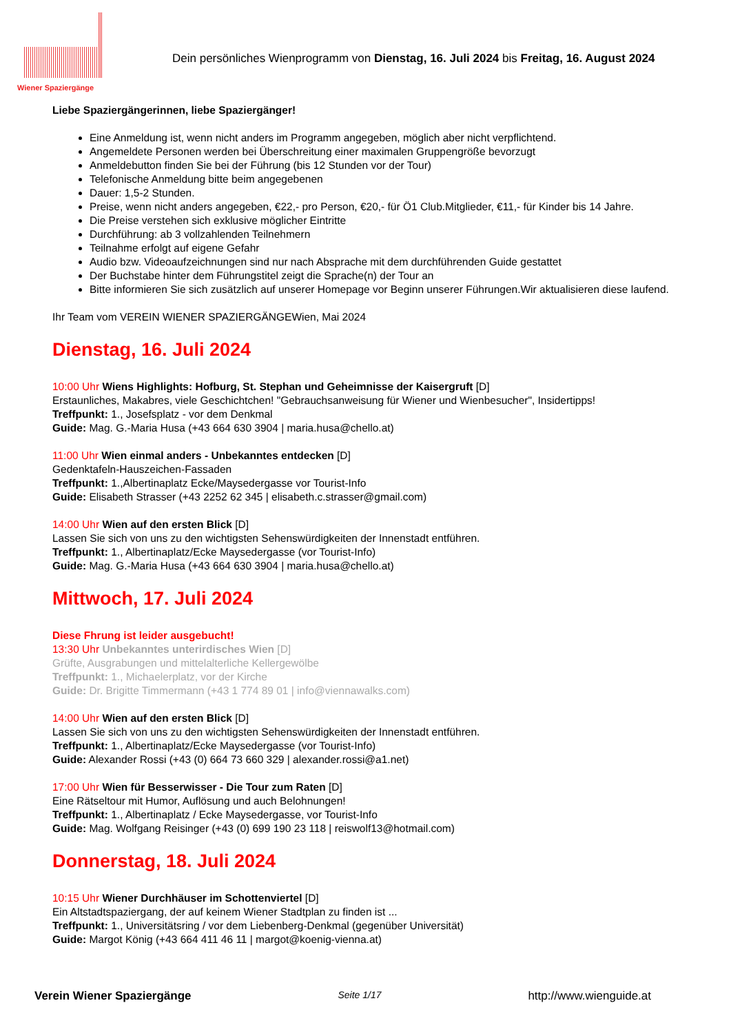Wiener Spaziergänge
Dein persönliches Wienprogramm von Dienstag, 16. Juli 2024 bis Freitag, 16. August 2024
Liebe Spaziergängerinnen, liebe Spaziergänger!
Eine Anmeldung ist, wenn nicht anders im Programm angegeben, möglich aber nicht verpflichtend.
Angemeldete Personen werden bei Überschreitung einer maximalen Gruppengröße bevorzugt
Anmeldebutton finden Sie bei der Führung (bis 12 Stunden vor der Tour)
Telefonische Anmeldung bitte beim angegebenen
Dauer: 1,5-2 Stunden.
Preise, wenn nicht anders angegeben, €22,- pro Person, €20,- für Ö1 Club.Mitglieder, €11,- für Kinder bis 14 Jahre.
Die Preise verstehen sich exklusive möglicher Eintritte
Durchführung: ab 3 vollzahlenden Teilnehmern
Teilnahme erfolgt auf eigene Gefahr
Audio bzw. Videoaufzeichnungen sind nur nach Absprache mit dem durchführenden Guide gestattet
Der Buchstabe hinter dem Führungstitel zeigt die Sprache(n) der Tour an
Bitte informieren Sie sich zusätzlich auf unserer Homepage vor Beginn unserer Führungen.Wir aktualisieren diese laufend.
Ihr Team vom VEREIN WIENER SPAZIERGÄNGEWien, Mai 2024
Dienstag, 16. Juli 2024
10:00 Uhr Wiens Highlights: Hofburg, St. Stephan und Geheimnisse der Kaisergruft [D]
Erstaunliches, Makabres, viele Geschichtchen! "Gebrauchsanweisung für Wiener und Wienbesucher", Insidertipps!
Treffpunkt: 1., Josefsplatz - vor dem Denkmal
Guide: Mag. G.-Maria Husa (+43 664 630 3904 | maria.husa@chello.at)
11:00 Uhr Wien einmal anders - Unbekanntes entdecken [D]
Gedenktafeln-Hauszeichen-Fassaden
Treffpunkt: 1.,Albertinaplatz Ecke/Maysedergasse vor Tourist-Info
Guide: Elisabeth Strasser (+43 2252 62 345 | elisabeth.c.strasser@gmail.com)
14:00 Uhr Wien auf den ersten Blick [D]
Lassen Sie sich von uns zu den wichtigsten Sehenswürdigkeiten der Innenstadt entführen.
Treffpunkt: 1., Albertinaplatz/Ecke Maysedergasse (vor Tourist-Info)
Guide: Mag. G.-Maria Husa (+43 664 630 3904 | maria.husa@chello.at)
Mittwoch, 17. Juli 2024
Diese Fhrung ist leider ausgebucht!
13:30 Uhr Unbekanntes unterirdisches Wien [D]
Grüfte, Ausgrabungen und mittelalterliche Kellergewölbe
Treffpunkt: 1., Michaelerplatz, vor der Kirche
Guide: Dr. Brigitte Timmermann (+43 1 774 89 01 | info@viennawalks.com)
14:00 Uhr Wien auf den ersten Blick [D]
Lassen Sie sich von uns zu den wichtigsten Sehenswürdigkeiten der Innenstadt entführen.
Treffpunkt: 1., Albertinaplatz/Ecke Maysedergasse (vor Tourist-Info)
Guide: Alexander Rossi (+43 (0) 664 73 660 329 | alexander.rossi@a1.net)
17:00 Uhr Wien für Besserwisser - Die Tour zum Raten [D]
Eine Rätseltour mit Humor, Auflösung und auch Belohnungen!
Treffpunkt: 1., Albertinaplatz / Ecke Maysedergasse, vor Tourist-Info
Guide: Mag. Wolfgang Reisinger (+43 (0) 699 190 23 118 | reiswolf13@hotmail.com)
Donnerstag, 18. Juli 2024
10:15 Uhr Wiener Durchhäuser im Schottenviertel [D]
Ein Altstadtspaziergang, der auf keinem Wiener Stadtplan zu finden ist ...
Treffpunkt: 1., Universitätsring / vor dem Liebenberg-Denkmal (gegenüber Universität)
Guide: Margot König (+43 664 411 46 11 | margot@koenig-vienna.at)
Verein Wiener Spaziergänge Seite 1/17 http://www.wienguide.at